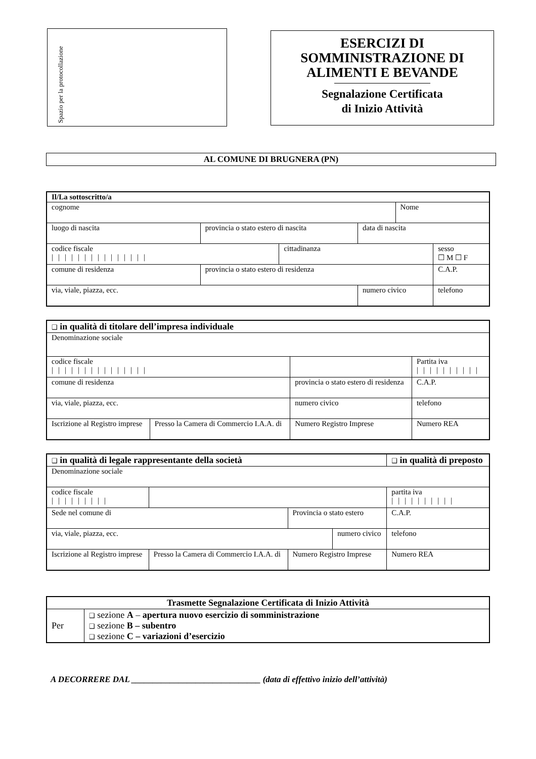Spazio per la protocollazione
ESERCIZI DI
SOMMINISTRAZIONE DI
ALIMENTI E BEVANDE
Segnalazione Certificata
di Inizio Attività
AL COMUNE DI BRUGNERA (PN)
| Il/La sottoscritto/a | | | | | |
| cognome | | | | Nome | |
| luogo di nascita | provincia o stato estero di nascita | | data di nascita | | |
| codice fiscale /////////////// | | cittadinanza | | | sesso ☐ M ☐ F |
| comune di residenza | provincia o stato estero di residenza | | | | C.A.P. |
| via, viale, piazza, ecc. | | | numero civico | | telefono |
| ❑ in qualità di titolare dell’impresa individuale | | | | | |
| Denominazione sociale | | | | | |
| codice fiscale /////////////// | | | | Partita iva ////////// | |
| comune di residenza | | provincia o stato estero di residenza | | | C.A.P. |
| via, viale, piazza, ecc. | | | numero civico | telefono | |
| Iscrizione al Registro imprese | Presso la Camera di Commercio I.A.A. di | Numero Registro Imprese | | | Numero REA |
| ❑ in qualità di legale rappresentante della società | | | | ❑ in qualità di preposto | |
| Denominazione sociale | | | | | |
| codice fiscale ///////// | | | | partita iva ////////// | |
| Sede nel comune di | | Provincia o stato estero | | C.A.P. | |
| via, viale, piazza, ecc. | | | numero civico | | telefono |
| Iscrizione al Registro imprese | Presso la Camera di Commercio I.A.A. di | Numero Registro Imprese | | Numero REA | |
| Trasmette Segnalazione Certificata di Inizio Attività | |
| Per | ❑ sezione A – apertura nuovo esercizio di somministrazione ❑ sezione B – subentro ❑ sezione C – variazioni d’esercizio |
A DECORRERE DAL ______________________________ (data di effettivo inizio dell’attività)